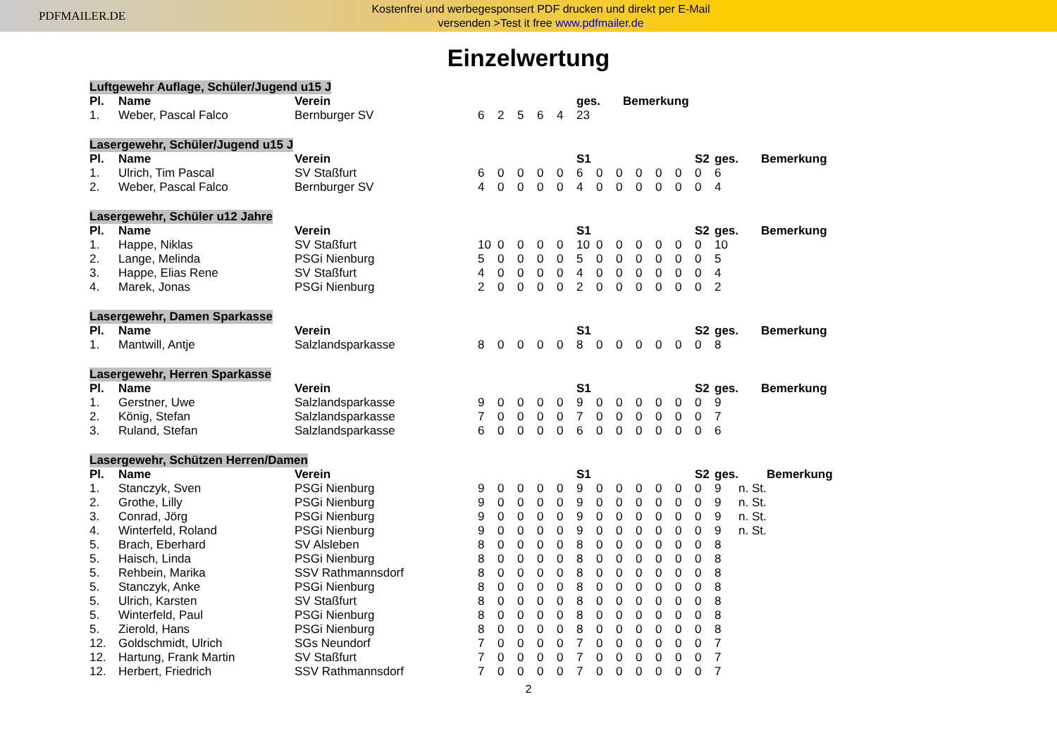PDFMAILER.DE
Kostenfrei und werbegesponsert PDF drucken und direkt per E-Mail
versenden >Test it free www.pdfmailer.de
Einzelwertung
Luftgewehr Auflage, Schüler/Jugend u15 J
| Pl. | Name | Verein | | | | | | ges. | Bemerkung |
| --- | --- | --- | --- | --- | --- | --- | --- | --- | --- |
| 1. | Weber, Pascal Falco | Bernburger SV | 6 | 2 | 5 | 6 | 4 | 23 | |
Lasergewehr, Schüler/Jugend u15 J
| Pl. | Name | Verein | | | | | | S1 | | | | | | S2 | ges. | Bemerkung |
| --- | --- | --- | --- | --- | --- | --- | --- | --- | --- | --- | --- | --- | --- | --- | --- | --- |
| 1. | Ulrich, Tim Pascal | SV Staßfurt | 6 | 0 | 0 | 0 | 0 | 6 | 0 | 0 | 0 | 0 | 0 | 0 | 6 | |
| 2. | Weber, Pascal Falco | Bernburger SV | 4 | 0 | 0 | 0 | 0 | 4 | 0 | 0 | 0 | 0 | 0 | 0 | 4 | |
Lasergewehr, Schüler u12 Jahre
| Pl. | Name | Verein | | | | | | S1 | | | | | | S2 | ges. | Bemerkung |
| --- | --- | --- | --- | --- | --- | --- | --- | --- | --- | --- | --- | --- | --- | --- | --- | --- |
| 1. | Happe, Niklas | SV Staßfurt | 10 | 0 | 0 | 0 | 0 | 10 | 0 | 0 | 0 | 0 | 0 | 0 | 10 | |
| 2. | Lange, Melinda | PSGi Nienburg | 5 | 0 | 0 | 0 | 0 | 5 | 0 | 0 | 0 | 0 | 0 | 0 | 5 | |
| 3. | Happe, Elias Rene | SV Staßfurt | 4 | 0 | 0 | 0 | 0 | 4 | 0 | 0 | 0 | 0 | 0 | 0 | 4 | |
| 4. | Marek, Jonas | PSGi Nienburg | 2 | 0 | 0 | 0 | 0 | 2 | 0 | 0 | 0 | 0 | 0 | 0 | 2 | |
Lasergewehr, Damen Sparkasse
| Pl. | Name | Verein | | | | | | S1 | | | | | | S2 | ges. | Bemerkung |
| --- | --- | --- | --- | --- | --- | --- | --- | --- | --- | --- | --- | --- | --- | --- | --- | --- |
| 1. | Mantwill, Antje | Salzlandsparkasse | 8 | 0 | 0 | 0 | 0 | 8 | 0 | 0 | 0 | 0 | 0 | 0 | 8 | |
Lasergewehr, Herren Sparkasse
| Pl. | Name | Verein | | | | | | S1 | | | | | | S2 | ges. | Bemerkung |
| --- | --- | --- | --- | --- | --- | --- | --- | --- | --- | --- | --- | --- | --- | --- | --- | --- |
| 1. | Gerstner, Uwe | Salzlandsparkasse | 9 | 0 | 0 | 0 | 0 | 9 | 0 | 0 | 0 | 0 | 0 | 0 | 9 | |
| 2. | König, Stefan | Salzlandsparkasse | 7 | 0 | 0 | 0 | 0 | 7 | 0 | 0 | 0 | 0 | 0 | 0 | 7 | |
| 3. | Ruland, Stefan | Salzlandsparkasse | 6 | 0 | 0 | 0 | 0 | 6 | 0 | 0 | 0 | 0 | 0 | 0 | 6 | |
Lasergewehr, Schützen Herren/Damen
| Pl. | Name | Verein | | | | | | S1 | | | | | | S2 | ges. | | Bemerkung |
| --- | --- | --- | --- | --- | --- | --- | --- | --- | --- | --- | --- | --- | --- | --- | --- | --- | --- |
| 1. | Stanczyk, Sven | PSGi Nienburg | 9 | 0 | 0 | 0 | 0 | 9 | 0 | 0 | 0 | 0 | 0 | 0 | 9 | n. St. | |
| 2. | Grothe, Lilly | PSGi Nienburg | 9 | 0 | 0 | 0 | 0 | 9 | 0 | 0 | 0 | 0 | 0 | 0 | 9 | n. St. | |
| 3. | Conrad, Jörg | PSGi Nienburg | 9 | 0 | 0 | 0 | 0 | 9 | 0 | 0 | 0 | 0 | 0 | 0 | 9 | n. St. | |
| 4. | Winterfeld, Roland | PSGi Nienburg | 9 | 0 | 0 | 0 | 0 | 9 | 0 | 0 | 0 | 0 | 0 | 0 | 9 | n. St. | |
| 5. | Brach, Eberhard | SV Alsleben | 8 | 0 | 0 | 0 | 0 | 8 | 0 | 0 | 0 | 0 | 0 | 0 | 8 | | |
| 5. | Haisch, Linda | PSGi Nienburg | 8 | 0 | 0 | 0 | 0 | 8 | 0 | 0 | 0 | 0 | 0 | 0 | 8 | | |
| 5. | Rehbein, Marika | SSV Rathmannsdorf | 8 | 0 | 0 | 0 | 0 | 8 | 0 | 0 | 0 | 0 | 0 | 0 | 8 | | |
| 5. | Stanczyk, Anke | PSGi Nienburg | 8 | 0 | 0 | 0 | 0 | 8 | 0 | 0 | 0 | 0 | 0 | 0 | 8 | | |
| 5. | Ulrich, Karsten | SV Staßfurt | 8 | 0 | 0 | 0 | 0 | 8 | 0 | 0 | 0 | 0 | 0 | 0 | 8 | | |
| 5. | Winterfeld, Paul | PSGi Nienburg | 8 | 0 | 0 | 0 | 0 | 8 | 0 | 0 | 0 | 0 | 0 | 0 | 8 | | |
| 5. | Zierold, Hans | PSGi Nienburg | 8 | 0 | 0 | 0 | 0 | 8 | 0 | 0 | 0 | 0 | 0 | 0 | 8 | | |
| 12. | Goldschmidt, Ulrich | SGs Neundorf | 7 | 0 | 0 | 0 | 0 | 7 | 0 | 0 | 0 | 0 | 0 | 0 | 7 | | |
| 12. | Hartung, Frank Martin | SV Staßfurt | 7 | 0 | 0 | 0 | 0 | 7 | 0 | 0 | 0 | 0 | 0 | 0 | 7 | | |
| 12. | Herbert, Friedrich | SSV Rathmannsdorf | 7 | 0 | 0 | 0 | 0 | 7 | 0 | 0 | 0 | 0 | 0 | 0 | 7 | | |
2